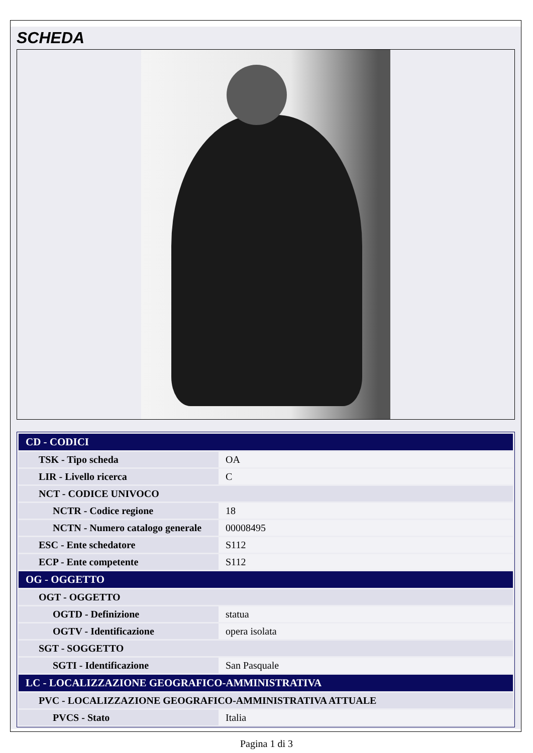SCHEDA
| CD - CODICI | |
| TSK - Tipo scheda | OA |
| LIR - Livello ricerca | C |
| NCT - CODICE UNIVOCO | |
| NCTR - Codice regione | 18 |
| NCTN - Numero catalogo generale | 00008495 |
| ESC - Ente schedatore | S112 |
| ECP - Ente competente | S112 |
| OG - OGGETTO | |
| OGT - OGGETTO | |
| OGTD - Definizione | statua |
| OGTV - Identificazione | opera isolata |
| SGT - SOGGETTO | |
| SGTI - Identificazione | San Pasquale |
| LC - LOCALIZZAZIONE GEOGRAFICO-AMMINISTRATIVA | |
| PVC - LOCALIZZAZIONE GEOGRAFICO-AMMINISTRATIVA ATTUALE | |
| PVCS - Stato | Italia |
Pagina 1 di 3